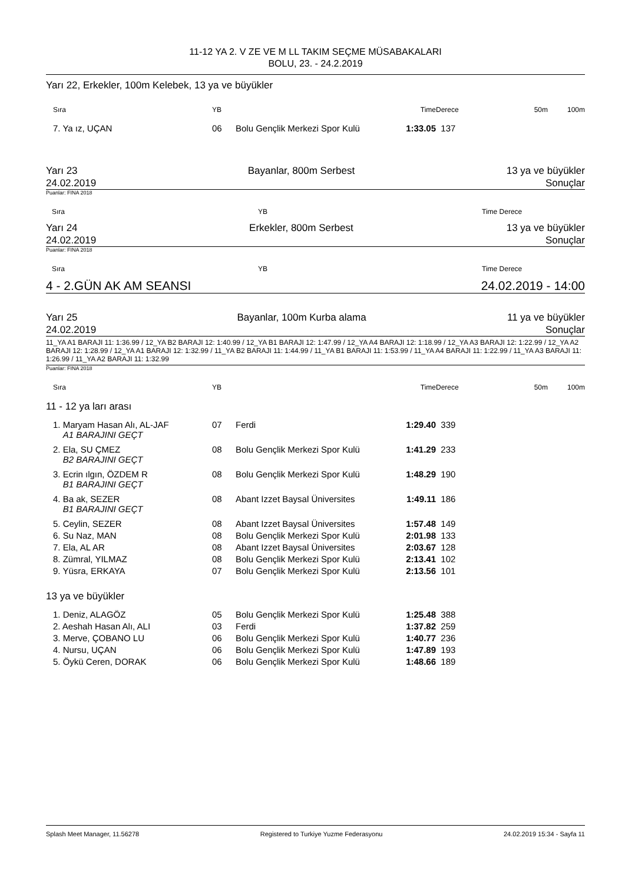11-12 YA 2. V ZE VE M LL TAKIM SEÇME MÜSABAKALARI
BOLU, 23. - 24.2.2019
Yarı 22, Erkekler, 100m Kelebek, 13 ya ve büyükler
| | Sıra | YB | | Time | Derece | 50m | 100m |
| | 7. Ya ız, UÇAN | 06 | Bolu Gençlik Merkezi Spor Kulü | 1:33.05 | 137 | | |
Yarı 23
24.02.2019 Bayanlar, 800m Serbest 13 ya ve büyükler
Sonuçlar
Puanlar: FINA 2018
Sıra YB Time Derece
Yarı 24
24.02.2019 Erkekler, 800m Serbest 13 ya ve büyükler
Sonuçlar
Puanlar: FINA 2018
Sıra YB Time Derece
4 - 2.GÜN AK AM SEANSI 24.02.2019 - 14:00
Yarı 25
24.02.2019 Bayanlar, 100m Kurba alama 11 ya ve büyükler
Sonuçlar
11_YA A1 BARAJI 11: 1:36.99 / 12_YA B2 BARAJI 12: 1:40.99 / 12_YA B1 BARAJI 12: 1:47.99 / 12_YA A4 BARAJI 12: 1:18.99 / 12_YA A3 BARAJI 12: 1:22.99 / 12_YA A2 BARAJI 12: 1:28.99 / 12_YA A1 BARAJI 12: 1:32.99 / 11_YA B2 BARAJI 11: 1:44.99 / 11_YA B1 BARAJI 11: 1:53.99 / 11_YA A4 BARAJI 11: 1:22.99 / 11_YA A3 BARAJI 11: 1:26.99 / 11_YA A2 BARAJI 11: 1:32.99
Puanlar: FINA 2018
| | Sıra | YB | | Time | Derece | 50m | 100m |
| 11 - 12 ya ları arası | | | | | | | |
| | 1. Maryam Hasan Alı, AL-JAF A1 BARAJINI GEÇT | 07 | Ferdi | 1:29.40 | 339 | | |
| | 2. Ela, SU ÇMEZ B2 BARAJINI GEÇT | 08 | Bolu Gençlik Merkezi Spor Kulü | 1:41.29 | 233 | | |
| | 3. Ecrin ılgın, ÖZDEM R B1 BARAJINI GEÇT | 08 | Bolu Gençlik Merkezi Spor Kulü | 1:48.29 | 190 | | |
| | 4. Ba ak, SEZER B1 BARAJINI GEÇT | 08 | Abant Izzet Baysal Üniversites | 1:49.11 | 186 | | |
| | 5. Ceylin, SEZER | 08 | Abant Izzet Baysal Üniversites | 1:57.48 | 149 | | |
| | 6. Su Naz, MAN | 08 | Bolu Gençlik Merkezi Spor Kulü | 2:01.98 | 133 | | |
| | 7. Ela, AL AR | 08 | Abant Izzet Baysal Üniversites | 2:03.67 | 128 | | |
| | 8. Zümral, YILMAZ | 08 | Bolu Gençlik Merkezi Spor Kulü | 2:13.41 | 102 | | |
| | 9. Yüsra, ERKAYA | 07 | Bolu Gençlik Merkezi Spor Kulü | 2:13.56 | 101 | | |
| 13 ya ve büyükler | | | | | | | |
| | 1. Deniz, ALAGÖZ | 05 | Bolu Gençlik Merkezi Spor Kulü | 1:25.48 | 388 | | |
| | 2. Aeshah Hasan Alı, ALI | 03 | Ferdi | 1:37.82 | 259 | | |
| | 3. Merve, ÇOBANO LU | 06 | Bolu Gençlik Merkezi Spor Kulü | 1:40.77 | 236 | | |
| | 4. Nursu, UÇAN | 06 | Bolu Gençlik Merkezi Spor Kulü | 1:47.89 | 193 | | |
| | 5. Öykü Ceren, DORAK | 06 | Bolu Gençlik Merkezi Spor Kulü | 1:48.66 | 189 | | |
Splash Meet Manager, 11.56278 Registered to Turkiye Yuzme Federasyonu 24.02.2019 15:34 - Sayfa 11